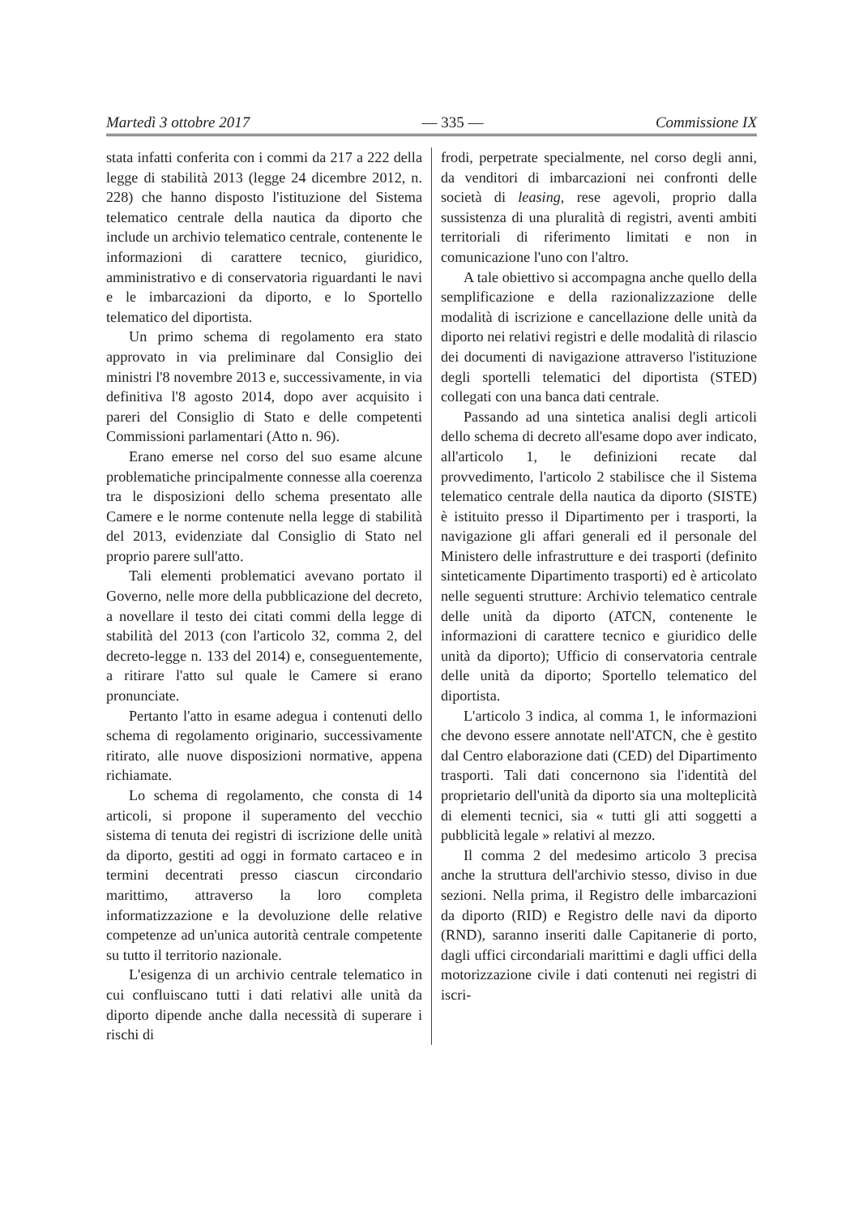Martedì 3 ottobre 2017 — 335 — Commissione IX
stata infatti conferita con i commi da 217 a 222 della legge di stabilità 2013 (legge 24 dicembre 2012, n. 228) che hanno disposto l'istituzione del Sistema telematico centrale della nautica da diporto che include un archivio telematico centrale, contenente le informazioni di carattere tecnico, giuridico, amministrativo e di conservatoria riguardanti le navi e le imbarcazioni da diporto, e lo Sportello telematico del dipor­tista.
Un primo schema di regolamento era stato approvato in via preliminare dal Consiglio dei ministri l'8 novembre 2013 e, successivamente, in via definitiva l'8 agosto 2014, dopo aver acquisito i pareri del Consiglio di Stato e delle competenti Commissioni parlamentari (Atto n. 96).
Erano emerse nel corso del suo esame alcune problematiche principalmente connesse alla coerenza tra le disposizioni dello schema presentato alle Camere e le norme contenute nella legge di stabilità del 2013, evidenziate dal Consiglio di Stato nel proprio parere sull'atto.
Tali elementi problematici avevano portato il Governo, nelle more della pubblicazione del decreto, a novellare il testo dei citati commi della legge di stabilità del 2013 (con l'articolo 32, comma 2, del decreto-legge n. 133 del 2014) e, conseguentemente, a ritirare l'atto sul quale le Camere si erano pronunciate.
Pertanto l'atto in esame adegua i contenuti dello schema di regolamento originario, successivamente ritirato, alle nuove disposizioni normative, appena richiamate.
Lo schema di regolamento, che consta di 14 articoli, si propone il superamento del vecchio sistema di tenuta dei registri di iscrizione delle unità da diporto, gestiti ad oggi in formato cartaceo e in termini decentrati presso ciascun circondario marittimo, attraverso la loro completa informatizzazione e la devoluzione delle relative competenze ad un'unica autorità centrale competente su tutto il territorio nazionale.
L'esigenza di un archivio centrale telematico in cui confluiscano tutti i dati relativi alle unità da diporto dipende anche dalla necessità di superare i rischi di
frodi, perpetrate specialmente, nel corso degli anni, da venditori di imbarcazioni nei confronti delle società di leasing, rese agevoli, proprio dalla sussistenza di una pluralità di registri, aventi ambiti territoriali di riferimento limitati e non in comunicazione l'uno con l'altro.
A tale obiettivo si accompagna anche quello della semplificazione e della razionalizzazione delle modalità di iscrizione e cancellazione delle unità da diporto nei relativi registri e delle modalità di rilascio dei documenti di navigazione attraverso l'istituzione degli sportelli telematici del diportista (STED) collegati con una banca dati centrale.
Passando ad una sintetica analisi degli articoli dello schema di decreto all'esame dopo aver indicato, all'articolo 1, le definizioni recate dal provvedimento, l'articolo 2 stabilisce che il Sistema telematico centrale della nautica da diporto (SISTE) è istituito presso il Dipartimento per i trasporti, la navigazione gli affari generali ed il personale del Ministero delle infrastrutture e dei trasporti (definito sinteticamente Dipartimento trasporti) ed è articolato nelle seguenti strutture: Archivio telematico centrale delle unità da diporto (ATCN, contenente le informazioni di carattere tecnico e giuridico delle unità da diporto); Ufficio di conservatoria centrale delle unità da diporto; Sportello telematico del diportista.
L'articolo 3 indica, al comma 1, le informazioni che devono essere annotate nell'ATCN, che è gestito dal Centro elaborazione dati (CED) del Dipartimento trasporti. Tali dati concernono sia l'identità del proprietario dell'unità da diporto sia una molteplicità di elementi tecnici, sia « tutti gli atti soggetti a pubblicità legale » relativi al mezzo.
Il comma 2 del medesimo articolo 3 precisa anche la struttura dell'archivio stesso, diviso in due sezioni. Nella prima, il Registro delle imbarcazioni da diporto (RID) e Registro delle navi da diporto (RND), saranno inseriti dalle Capitanerie di porto, dagli uffici circondariali marittimi e dagli uffici della motorizzazione civile i dati contenuti nei registri di iscri-